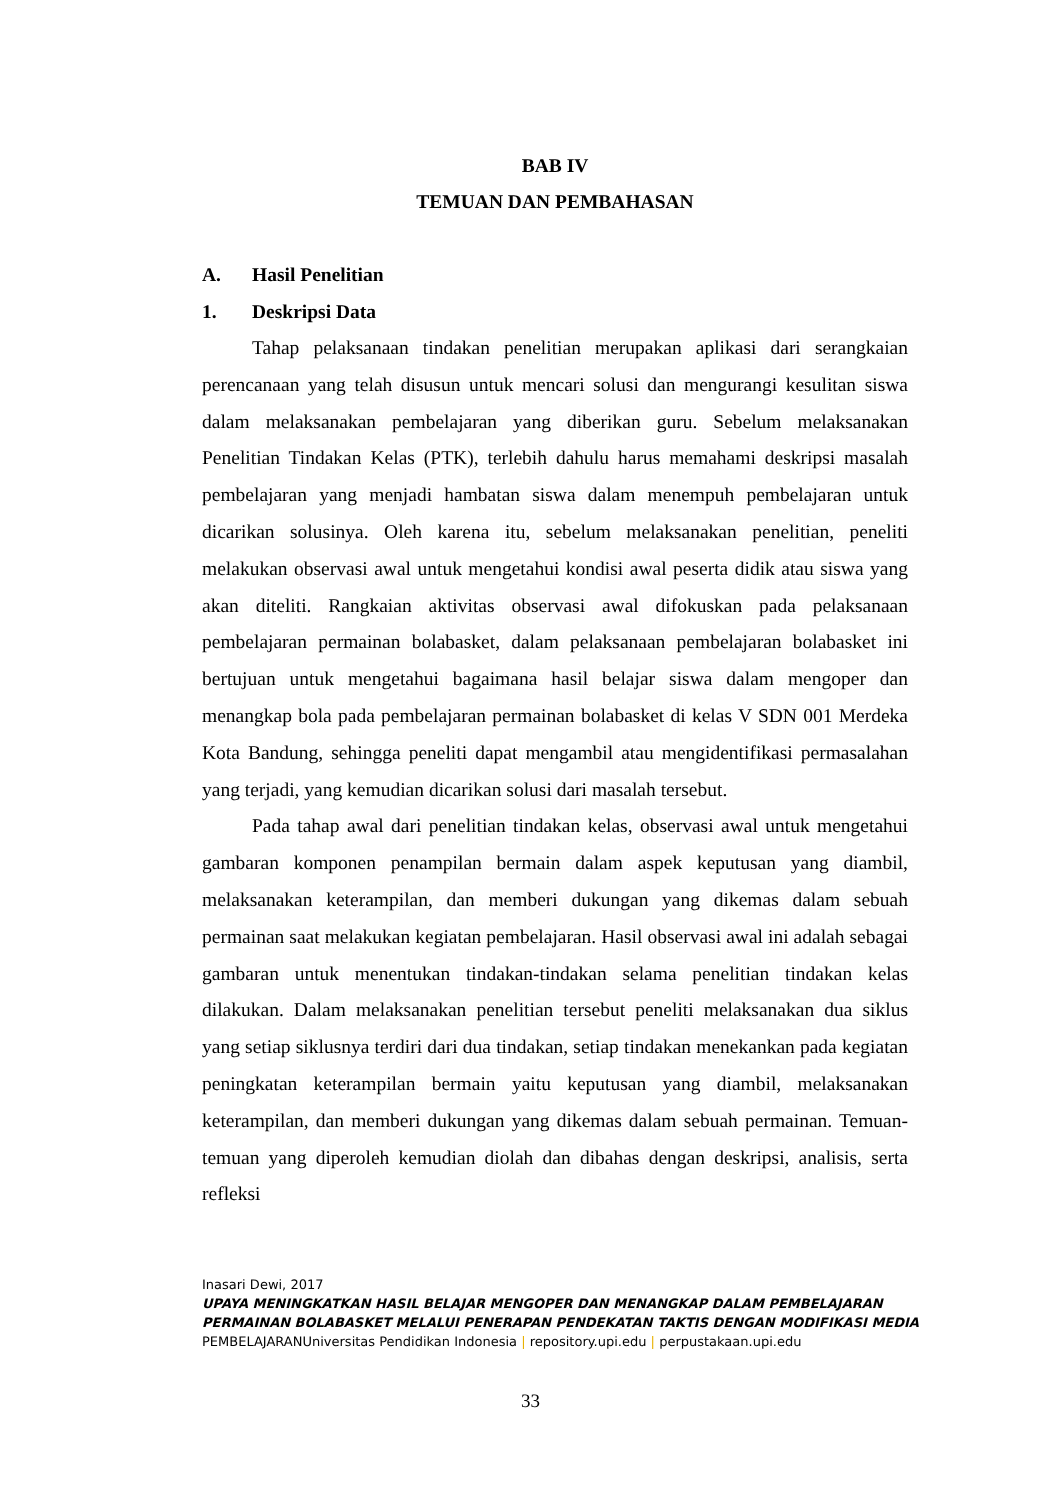BAB IV
TEMUAN DAN PEMBAHASAN
A. Hasil Penelitian
1. Deskripsi Data
Tahap pelaksanaan tindakan penelitian merupakan aplikasi dari serangkaian perencanaan yang telah disusun untuk mencari solusi dan mengurangi kesulitan siswa dalam melaksanakan pembelajaran yang diberikan guru. Sebelum melaksanakan Penelitian Tindakan Kelas (PTK), terlebih dahulu harus memahami deskripsi masalah pembelajaran yang menjadi hambatan siswa dalam menempuh pembelajaran untuk dicarikan solusinya. Oleh karena itu, sebelum melaksanakan penelitian, peneliti melakukan observasi awal untuk mengetahui kondisi awal peserta didik atau siswa yang akan diteliti. Rangkaian aktivitas observasi awal difokuskan pada pelaksanaan pembelajaran permainan bolabasket, dalam pelaksanaan pembelajaran bolabasket ini bertujuan untuk mengetahui bagaimana hasil belajar siswa dalam mengoper dan menangkap bola pada pembelajaran permainan bolabasket di kelas V SDN 001 Merdeka Kota Bandung, sehingga peneliti dapat mengambil atau mengidentifikasi permasalahan yang terjadi, yang kemudian dicarikan solusi dari masalah tersebut.
Pada tahap awal dari penelitian tindakan kelas, observasi awal untuk mengetahui gambaran komponen penampilan bermain dalam aspek keputusan yang diambil, melaksanakan keterampilan, dan memberi dukungan yang dikemas dalam sebuah permainan saat melakukan kegiatan pembelajaran. Hasil observasi awal ini adalah sebagai gambaran untuk menentukan tindakan-tindakan selama penelitian tindakan kelas dilakukan. Dalam melaksanakan penelitian tersebut peneliti melaksanakan dua siklus yang setiap siklusnya terdiri dari dua tindakan, setiap tindakan menekankan pada kegiatan peningkatan keterampilan bermain yaitu keputusan yang diambil, melaksanakan keterampilan, dan memberi dukungan yang dikemas dalam sebuah permainan. Temuan-temuan yang diperoleh kemudian diolah dan dibahas dengan deskripsi, analisis, serta refleksi
Inasari Dewi, 2017
UPAYA MENINGKATKAN HASIL BELAJAR MENGOPER DAN MENANGKAP DALAM PEMBELAJARAN PERMAINAN BOLABASKET MELALUI PENERAPAN PENDEKATAN TAKTIS DENGAN MODIFIKASI MEDIA PEMBELAJARANUniversitas Pendidikan Indonesia | repository.upi.edu | perpustakaan.upi.edu
33